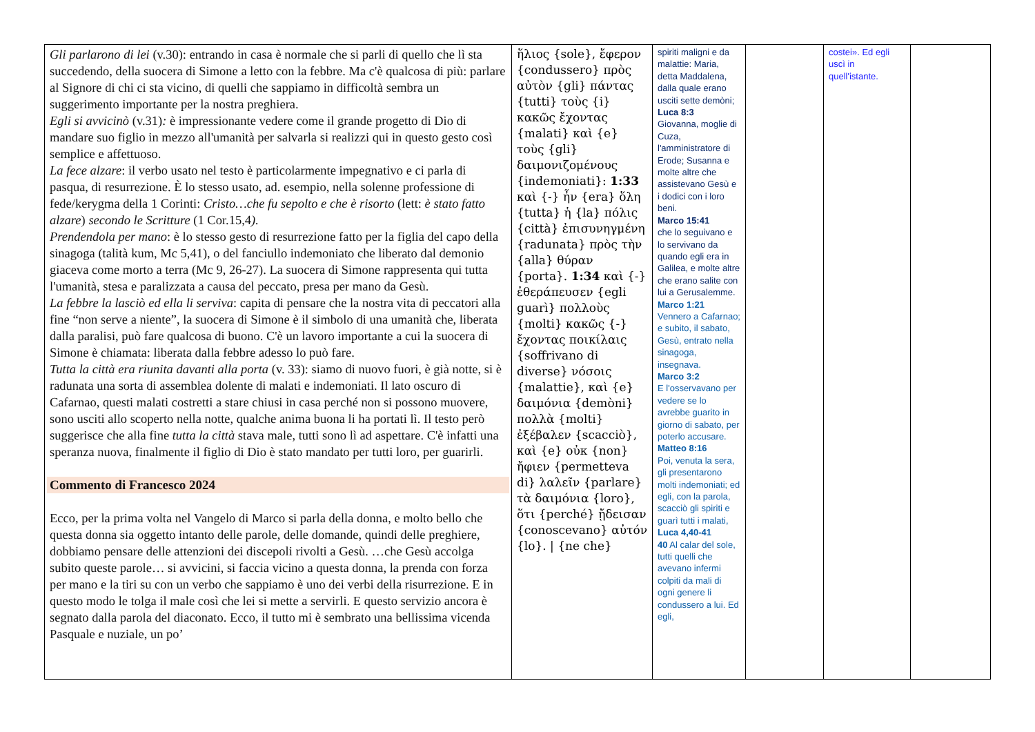| Gli parlarono di lei (v.30): entrando in casa è normale che si parli di quello che lì sta succedendo, della suocera di Simone a letto con la febbre. Ma c'è qualcosa di più: parlare al Signore di chi ci sta vicino, di quelli che sappiamo in difficoltà sembra un suggerimento importante per la nostra preghiera. Egli si avvicinò (v.31) : è impressionante vedere come il grande progetto di Dio di mandare suo figlio in mezzo all'umanità per salvarla si realizzi qui in questo gesto così semplice e affettuoso. La fece alzare : il verbo usato nel testo è particolarmente impegnativo e ci parla di pasqua, di resurrezione. È lo stesso usato, ad. esempio, nella solenne professione di fede/kerygma della 1 Corinti: Cristo…che fu sepolto e che è risorto (lett: è stato fatto alzare ) secondo le Scritture (1 Cor.15,4 ). Prendendola per mano : è lo stesso gesto di resurrezione fatto per la figlia del capo della sinagoga (talità kum, Mc 5,41), o del fanciullo indemoniato che liberato dal demonio giaceva come morto a terra (Mc 9, 26-27). La suocera di Simone rappresenta qui tutta l'umanità, stesa e paralizzata a causa del peccato, presa per mano da Gesù. La febbre la lasciò ed ella li serviva : capita di pensare che la nostra vita di peccatori alla fine “non serve a niente”, la suocera di Simone è il simbolo di una umanità che, liberata dalla paralisi, può fare qualcosa di buono. C'è un lavoro importante a cui la suocera di Simone è chiamata: liberata dalla febbre adesso lo può fare. Tutta la città era riunita davanti alla porta (v. 33): siamo di nuovo fuori, è già notte, si è radunata una sorta di assemblea dolente di malati e indemoniati. Il lato oscuro di Cafarnao, questi malati costretti a stare chiusi in casa perché non si possono muovere, sono usciti allo scoperto nella notte, qualche anima buona li ha portati lì. Il testo però suggerisce che alla fine tutta la città stava male, tutti sono lì ad aspettare. C'è infatti una speranza nuova, finalmente il figlio di Dio è stato mandato per tutti loro, per guarirli. Commento di Francesco 2024 Ecco, per la prima volta nel Vangelo di Marco si parla della donna, e molto bello che questa donna sia oggetto intanto delle parole, delle domande, quindi delle preghiere, dobbiamo pensare delle attenzioni dei discepoli rivolti a Gesù. …che Gesù accolga subito queste parole… si avvicini, si faccia vicino a questa donna, la prenda con forza per mano e la tiri su con un verbo che sappiamo è uno dei verbi della risurrezione. E in questo modo le tolga il male così che lei si mette a servirli. E questo servizio ancora è segnato dalla parola del diaconato. Ecco, il tutto mi è sembrato una bellissima vicenda Pasquale e nuziale, un po’ | ἥλιος {sole}, ἔφερον {condussero} πρὸς αὐτὸν {gli} πάντας {tutti} τοὺς {i} κακῶς ἔχοντας {malati} καὶ {e} τοὺς {gli} δαιμονιζομένους {indemoniati}: 1:33 καὶ {-} ἦν {era} ὅλη {tutta} ἡ {la} πόλις {città} ἐπισυνηγμένη {radunata} πρὸς τὴν {alla} θύραν {porta}. 1:34 καὶ {-} ἐθεράπευσεν {egli guarì} πολλοὺς {molti} κακῶς {-} ἔχοντας ποικίλαις {soffrivano di diverse} νόσοις {malattie}, καὶ {e} δαιμόνια {demòni} πολλὰ {molti} ἐξέβαλεν {scacciò}, καὶ {e} οὐκ {non} ἤφιεν {permetteva di} λαλεῖν {parlare} τὰ δαιμόνια {loro}, ὅτι {perché} ᾔδεισαν {conoscevano} αὐτόν {lo}. / {ne che} | spiriti maligni e da malattie: Maria, detta Maddalena, dalla quale erano usciti sette demòni; Luca 8:3 Giovanna, moglie di Cuza, l'amministratore di Erode; Susanna e molte altre che assistevano Gesù e i dodici con i loro beni. Marco 15:41 che lo seguivano e lo servivano da quando egli era in Galilea, e molte altre che erano salite con lui a Gerusalemme. Marco 1:21 Vennero a Cafarnao; e subito, il sabato, Gesù, entrato nella sinagoga, insegnava. Marco 3:2 E l'osservavano per vedere se lo avrebbe guarito in giorno di sabato, per poterlo accusare. Matteo 8:16 Poi, venuta la sera, gli presentarono molti indemoniati; ed egli, con la parola, scacciò gli spiriti e guarì tutti i malati, Luca 4,40-41 40 Al calar del sole, tutti quelli che avevano infermi colpiti da mali di ogni genere li condussero a lui. Ed egli, | | costei». Ed egli uscì in quell'istante. | |